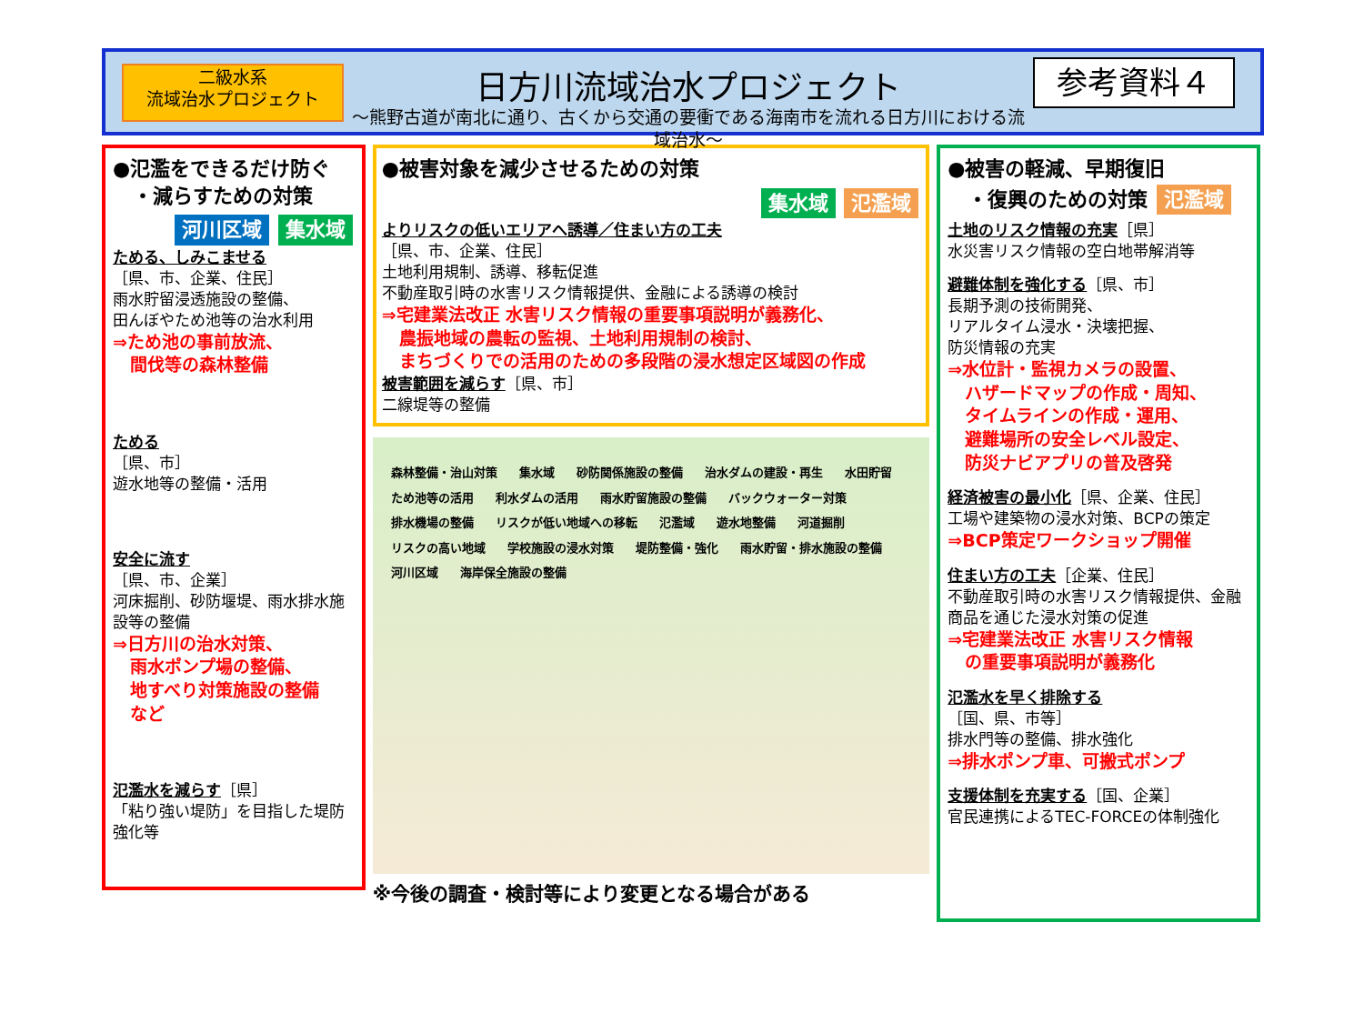二級水系
流域治水プロジェクト
日方川流域治水プロジェクト
～熊野古道が南北に通り、古くから交通の要衝である海南市を流れる日方川における流域治水～
参考資料４
●氾濫をできるだけ防ぐ
　・減らすための対策
河川区域 集水域
ためる、しみこませる
［県、市、企業、住民］
雨水貯留浸透施設の整備、
田んぼやため池等の治水利用
⇒ため池の事前放流、
　間伐等の森林整備
ためる
［県、市］
遊水地等の整備・活用
安全に流す
［県、市、企業］
河床掘削、砂防堰堤、雨水排水施設等の整備
⇒日方川の治水対策、
　雨水ポンプ場の整備、
　地すべり対策施設の整備
　など
氾濫水を減らす［県］
「粘り強い堤防」を目指した堤防強化等
●被害対象を減少させるための対策
集水域 氾濫域
よりリスクの低いエリアへ誘導／住まい方の工夫
［県、市、企業、住民］
土地利用規制、誘導、移転促進
不動産取引時の水害リスク情報提供、金融による誘導の検討
⇒宅建業法改正 水害リスク情報の重要事項説明が義務化、
　農振地域の農転の監視、土地利用規制の検討、
　まちづくりでの活用のための多段階の浸水想定区域図の作成
被害範囲を減らす［県、市］
二線堤等の整備
森林整備・治山対策 集水域 砂防関係施設の整備 治水ダムの建設・再生 水田貯留 ため池等の活用 利水ダムの活用 雨水貯留施設の整備 バックウォーター対策 排水機場の整備 リスクが低い地域への移転 氾濫域 遊水地整備 河道掘削 リスクの高い地域 学校施設の浸水対策 堤防整備・強化 雨水貯留・排水施設の整備 河川区域 海岸保全施設の整備
※今後の調査・検討等により変更となる場合がある
●被害の軽減、早期復旧
　・復興のための対策 氾濫域
土地のリスク情報の充実［県］
水災害リスク情報の空白地帯解消等
避難体制を強化する［県、市］
長期予測の技術開発、
リアルタイム浸水・決壊把握、
防災情報の充実
⇒水位計・監視カメラの設置、
　ハザードマップの作成・周知、
　タイムラインの作成・運用、
　避難場所の安全レベル設定、
　防災ナビアプリの普及啓発
経済被害の最小化［県、企業、住民］
工場や建築物の浸水対策、BCPの策定
⇒BCP策定ワークショップ開催
住まい方の工夫［企業、住民］
不動産取引時の水害リスク情報提供、金融商品を通じた浸水対策の促進
⇒宅建業法改正 水害リスク情報
　の重要事項説明が義務化
氾濫水を早く排除する
［国、県、市等］
排水門等の整備、排水強化
⇒排水ポンプ車、可搬式ポンプ
支援体制を充実する［国、企業］
官民連携によるTEC-FORCEの体制強化